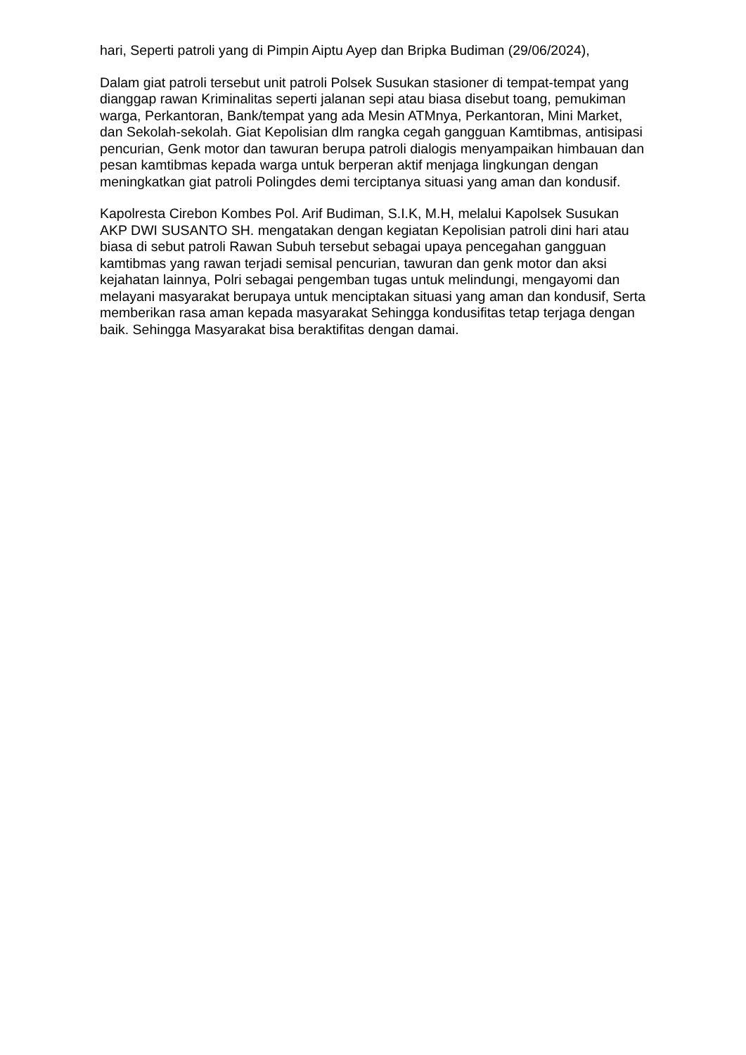hari, Seperti patroli yang di Pimpin Aiptu Ayep dan Bripka Budiman (29/06/2024),
Dalam giat patroli tersebut unit patroli Polsek Susukan stasioner di tempat-tempat yang dianggap rawan Kriminalitas seperti jalanan sepi atau biasa disebut toang, pemukiman warga, Perkantoran, Bank/tempat yang ada Mesin ATMnya, Perkantoran, Mini Market, dan Sekolah-sekolah. Giat Kepolisian dlm rangka cegah gangguan Kamtibmas, antisipasi pencurian, Genk motor dan tawuran berupa patroli dialogis menyampaikan himbauan dan pesan kamtibmas kepada warga untuk berperan aktif menjaga lingkungan dengan meningkatkan giat patroli Polingdes demi terciptanya situasi yang aman dan kondusif.
Kapolresta Cirebon Kombes Pol. Arif Budiman, S.I.K, M.H, melalui Kapolsek Susukan AKP DWI SUSANTO SH. mengatakan dengan kegiatan Kepolisian patroli dini hari atau biasa di sebut patroli Rawan Subuh tersebut sebagai upaya pencegahan gangguan kamtibmas yang rawan terjadi semisal pencurian, tawuran dan genk motor dan aksi kejahatan lainnya, Polri sebagai pengemban tugas untuk melindungi, mengayomi dan melayani masyarakat berupaya untuk menciptakan situasi yang aman dan kondusif, Serta memberikan rasa aman kepada masyarakat Sehingga kondusifitas tetap terjaga dengan baik. Sehingga Masyarakat bisa beraktifitas dengan damai.